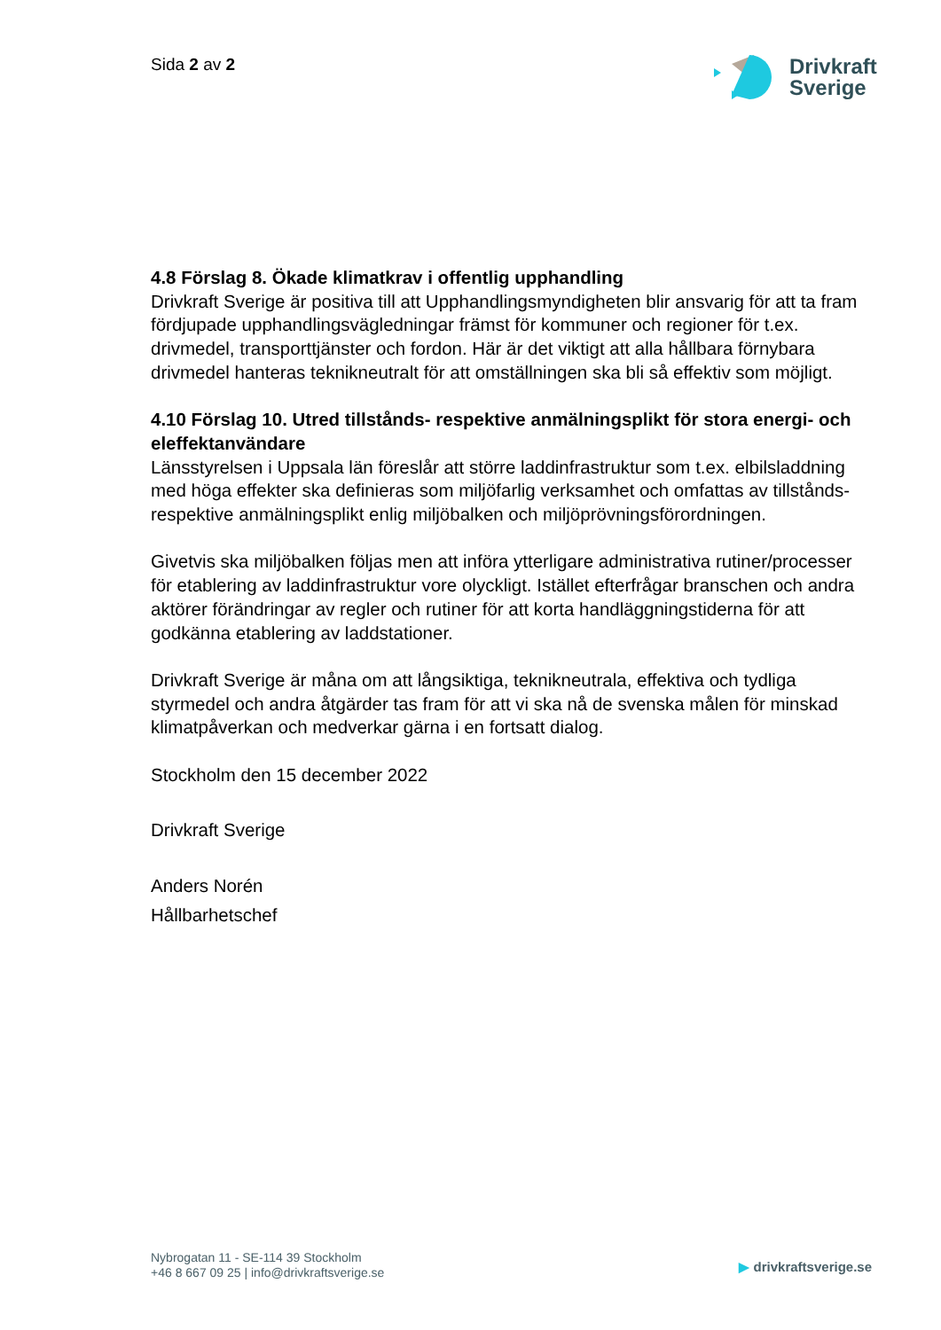Sida 2 av 2
Drivkraft
Sverige
4.8 Förslag 8. Ökade klimatkrav i offentlig upphandling
Drivkraft Sverige är positiva till att Upphandlingsmyndigheten blir ansvarig för att ta fram fördjupade upphandlingsvägledningar främst för kommuner och regioner för t.ex. drivmedel, transporttjänster och fordon. Här är det viktigt att alla hållbara förnybara drivmedel hanteras teknikneutralt för att omställningen ska bli så effektiv som möjligt.
4.10 Förslag 10. Utred tillstånds- respektive anmälningsplikt för stora energi- och eleffektanvändare
Länsstyrelsen i Uppsala län föreslår att större laddinfrastruktur som t.ex. elbilsladdning med höga effekter ska definieras som miljöfarlig verksamhet och omfattas av tillstånds- respektive anmälningsplikt enlig miljöbalken och miljöprövningsförordningen.
Givetvis ska miljöbalken följas men att införa ytterligare administrativa rutiner/processer för etablering av laddinfrastruktur vore olyckligt. Istället efterfrågar branschen och andra aktörer förändringar av regler och rutiner för att korta handläggningstiderna för att godkänna etablering av laddstationer.
Drivkraft Sverige är måna om att långsiktiga, teknikneutrala, effektiva och tydliga styrmedel och andra åtgärder tas fram för att vi ska nå de svenska målen för minskad klimatpåverkan och medverkar gärna i en fortsatt dialog.
Stockholm den 15 december 2022
Drivkraft Sverige
Anders Norén
Hållbarhetschef
Nybrogatan 11 - SE-114 39 Stockholm
+46 8 667 09 25 | info@drivkraftsverige.se
▶ drivkraftsverige.se